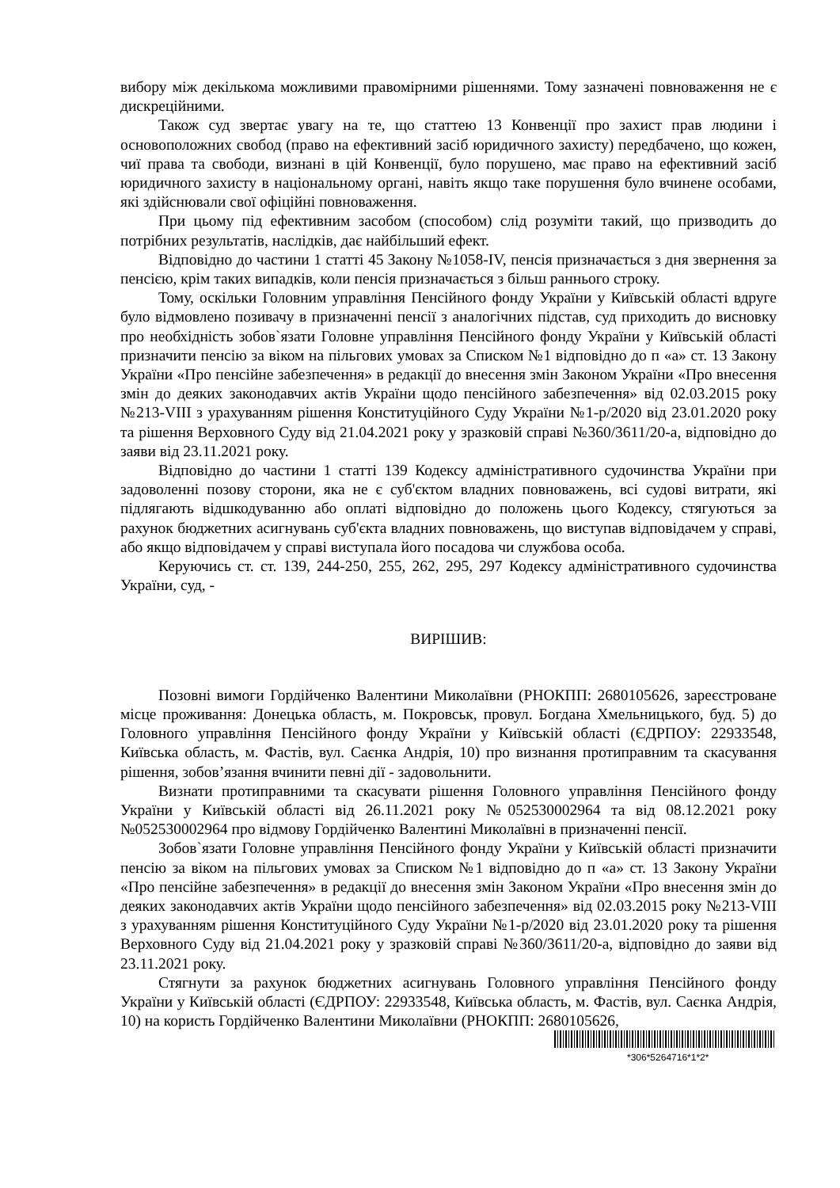вибору між декількома можливими правомірними рішеннями. Тому зазначені повноваження не є дискреційними.
Також суд звертає увагу на те, що статтею 13 Конвенції про захист прав людини і основоположних свобод (право на ефективний засіб юридичного захисту) передбачено, що кожен, чиї права та свободи, визнані в цій Конвенції, було порушено, має право на ефективний засіб юридичного захисту в національному органі, навіть якщо таке порушення було вчинене особами, які здійснювали свої офіційні повноваження.
При цьому під ефективним засобом (способом) слід розуміти такий, що призводить до потрібних результатів, наслідків, дає найбільший ефект.
Відповідно до частини 1 статті 45 Закону №1058-IV, пенсія призначається з дня звернення за пенсією, крім таких випадків, коли пенсія призначається з більш раннього строку.
Тому, оскільки Головним управління Пенсійного фонду України у Київській області вдруге було відмовлено позивачу в призначенні пенсії з аналогічних підстав, суд приходить до висновку про необхідність зобов`язати Головне управління Пенсійного фонду України у Київській області призначити пенсію за віком на пільгових умовах за Списком №1 відповідно до п «а» ст. 13 Закону України «Про пенсійне забезпечення» в редакції до внесення змін Законом України «Про внесення змін до деяких законодавчих актів України щодо пенсійного забезпечення» від 02.03.2015 року №213-VIII з урахуванням рішення Конституційного Суду України №1-р/2020 від 23.01.2020 року та рішення Верховного Суду від 21.04.2021 року у зразковій справі №360/3611/20-а, відповідно до заяви від 23.11.2021 року.
Відповідно до частини 1 статті 139 Кодексу адміністративного судочинства України при задоволенні позову сторони, яка не є суб'єктом владних повноважень, всі судові витрати, які підлягають відшкодуванню або оплаті відповідно до положень цього Кодексу, стягуються за рахунок бюджетних асигнувань суб'єкта владних повноважень, що виступав відповідачем у справі, або якщо відповідачем у справі виступала його посадова чи службова особа.
Керуючись ст. ст. 139, 244-250, 255, 262, 295, 297 Кодексу адміністративного судочинства України, суд, -
ВИРІШИВ:
Позовні вимоги Гордійченко Валентини Миколаївни (РНОКПП: 2680105626, зареєстроване місце проживання: Донецька область, м. Покровськ, провул. Богдана Хмельницького, буд. 5) до Головного управління Пенсійного фонду України у Київській області (ЄДРПОУ: 22933548, Київська область, м. Фастів, вул. Саєнка Андрія, 10) про визнання протиправним та скасування рішення, зобов’язання вчинити певні дії - задовольнити.
Визнати протиправними та скасувати рішення Головного управління Пенсійного фонду України у Київській області від 26.11.2021 року №052530002964 та від 08.12.2021 року №052530002964 про відмову Гордійченко Валентині Миколаївні в призначенні пенсії.
Зобов`язати Головне управління Пенсійного фонду України у Київській області призначити пенсію за віком на пільгових умовах за Списком №1 відповідно до п «а» ст. 13 Закону України «Про пенсійне забезпечення» в редакції до внесення змін Законом України «Про внесення змін до деяких законодавчих актів України щодо пенсійного забезпечення» від 02.03.2015 року №213-VIII з урахуванням рішення Конституційного Суду України №1-р/2020 від 23.01.2020 року та рішення Верховного Суду від 21.04.2021 року у зразковій справі №360/3611/20-а, відповідно до заяви від 23.11.2021 року.
Стягнути за рахунок бюджетних асигнувань Головного управління Пенсійного фонду України у Київській області (ЄДРПОУ: 22933548, Київська область, м. Фастів, вул. Саєнка Андрія, 10) на користь Гордійченко Валентини Миколаївни (РНОКПП: 2680105626,
*306*5264716*1*2*